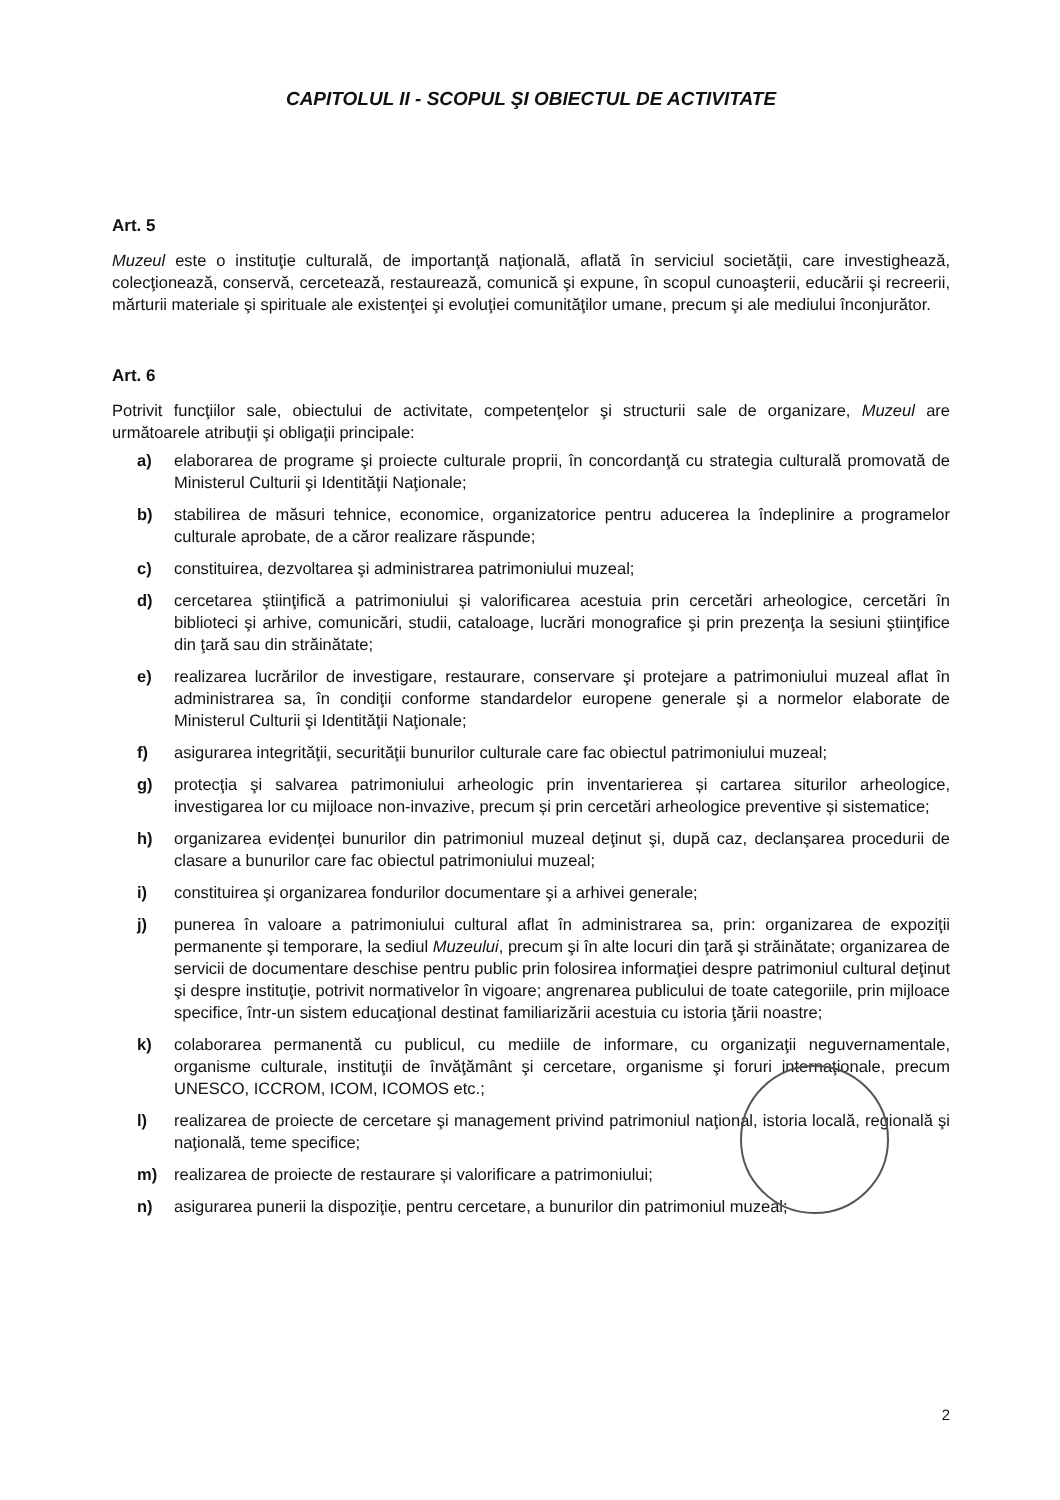CAPITOLUL II - SCOPUL ŞI OBIECTUL DE ACTIVITATE
Art. 5
Muzeul este o instituţie culturală, de importanţă naţională, aflată în serviciul societăţii, care investighează, colecţionează, conservă, cercetează, restaurează, comunică şi expune, în scopul cunoaşterii, educării şi recreerii, mărturii materiale şi spirituale ale existenţei şi evoluţiei comunităţilor umane, precum şi ale mediului înconjurător.
Art. 6
Potrivit funcţiilor sale, obiectului de activitate, competenţelor şi structurii sale de organizare, Muzeul are următoarele atribuţii şi obligaţii principale:
a) elaborarea de programe şi proiecte culturale proprii, în concordanţă cu strategia culturală promovată de Ministerul Culturii şi Identităţii Naţionale;
b) stabilirea de măsuri tehnice, economice, organizatorice pentru aducerea la îndeplinire a programelor culturale aprobate, de a căror realizare răspunde;
c) constituirea, dezvoltarea şi administrarea patrimoniului muzeal;
d) cercetarea ştiinţifică a patrimoniului și valorificarea acestuia prin cercetări arheologice, cercetări în biblioteci şi arhive, comunicări, studii, cataloage, lucrări monografice şi prin prezenţa la sesiuni ştiinţifice din ţară sau din străinătate;
e) realizarea lucrărilor de investigare, restaurare, conservare şi protejare a patrimoniului muzeal aflat în administrarea sa, în condiţii conforme standardelor europene generale şi a normelor elaborate de Ministerul Culturii şi Identităţii Naţionale;
f) asigurarea integrităţii, securităţii bunurilor culturale care fac obiectul patrimoniului muzeal;
g) protecţia şi salvarea patrimoniului arheologic prin inventarierea și cartarea siturilor arheologice, investigarea lor cu mijloace non-invazive, precum și prin cercetări arheologice preventive și sistematice;
h) organizarea evidenţei bunurilor din patrimoniul muzeal deţinut şi, după caz, declanşarea procedurii de clasare a bunurilor care fac obiectul patrimoniului muzeal;
i) constituirea şi organizarea fondurilor documentare şi a arhivei generale;
j) punerea în valoare a patrimoniului cultural aflat în administrarea sa, prin: organizarea de expoziţii permanente şi temporare, la sediul Muzeului, precum şi în alte locuri din ţară şi străinătate; organizarea de servicii de documentare deschise pentru public prin folosirea informaţiei despre patrimoniul cultural deţinut şi despre instituţie, potrivit normativelor în vigoare; angrenarea publicului de toate categoriile, prin mijloace specifice, într-un sistem educaţional destinat familiarizării acestuia cu istoria ţării noastre;
k) colaborarea permanentă cu publicul, cu mediile de informare, cu organizaţii neguvernamentale, organisme culturale, instituţii de învăţământ şi cercetare, organisme şi foruri internaţionale, precum UNESCO, ICCROM, ICOM, ICOMOS etc.;
l) realizarea de proiecte de cercetare şi management privind patrimoniul naţional, istoria locală, regională şi naţională, teme specifice;
m) realizarea de proiecte de restaurare și valorificare a patrimoniului;
n) asigurarea punerii la dispoziţie, pentru cercetare, a bunurilor din patrimoniul muzeal;
2